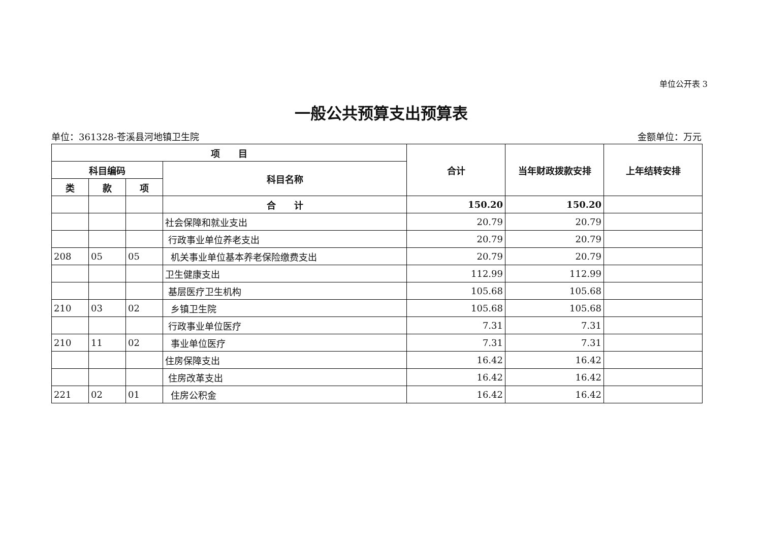单位公开表 3
一般公共预算支出预算表
单位：361328-苍溪县河地镇卫生院 金额单位：万元
| 项 目 | | | | 合计 | 当年财政拨款安排 | 上年结转安排 |
| --- | --- | --- | --- | --- | --- | --- |
| 科目编码 | | | 科目名称 | | | |
| 类 | 款 | 项 | | | | |
| | | | 合 计 | 150.20 | 150.20 | |
| | | | 社会保障和就业支出 | 20.79 | 20.79 | |
| | | | 行政事业单位养老支出 | 20.79 | 20.79 | |
| 208 | 05 | 05 | 机关事业单位基本养老保险缴费支出 | 20.79 | 20.79 | |
| | | | 卫生健康支出 | 112.99 | 112.99 | |
| | | | 基层医疗卫生机构 | 105.68 | 105.68 | |
| 210 | 03 | 02 | 乡镇卫生院 | 105.68 | 105.68 | |
| | | | 行政事业单位医疗 | 7.31 | 7.31 | |
| 210 | 11 | 02 | 事业单位医疗 | 7.31 | 7.31 | |
| | | | 住房保障支出 | 16.42 | 16.42 | |
| | | | 住房改革支出 | 16.42 | 16.42 | |
| 221 | 02 | 01 | 住房公积金 | 16.42 | 16.42 | |